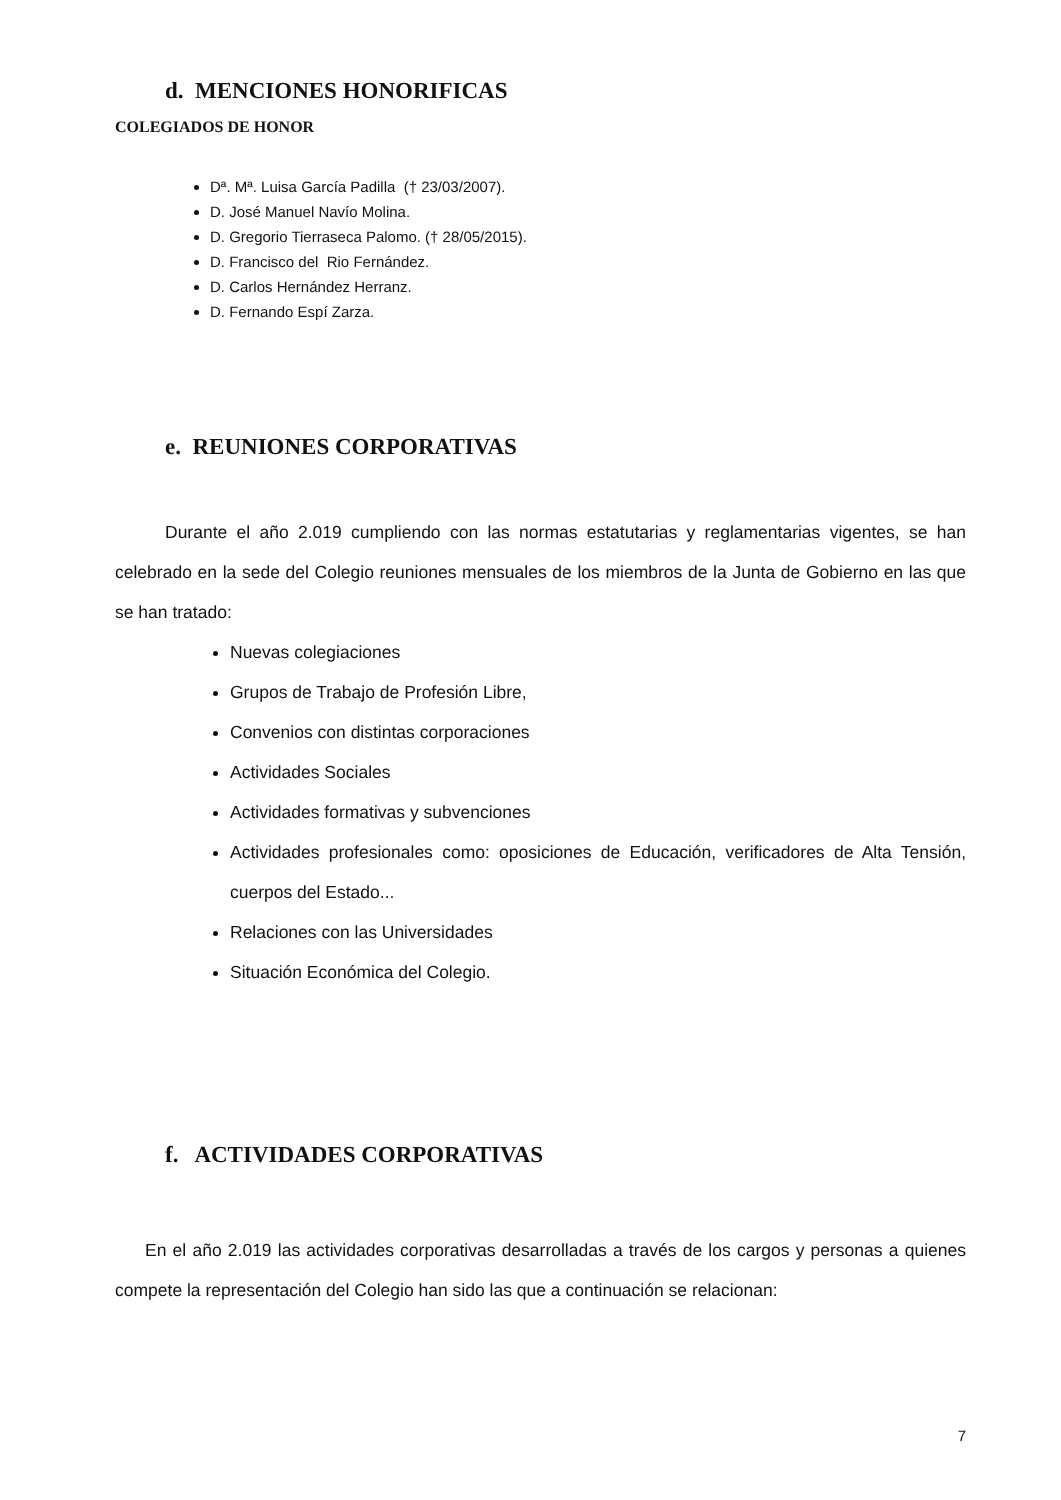d. MENCIONES HONORIFICAS
COLEGIADOS DE HONOR
Dª. Mª. Luisa García Padilla († 23/03/2007).
D. José Manuel Navío Molina.
D. Gregorio Tierraseca Palomo. († 28/05/2015).
D. Francisco del Rio Fernández.
D. Carlos Hernández Herranz.
D. Fernando Espí Zarza.
e. REUNIONES CORPORATIVAS
Durante el año 2.019 cumpliendo con las normas estatutarias y reglamentarias vigentes, se han celebrado en la sede del Colegio reuniones mensuales de los miembros de la Junta de Gobierno en las que se han tratado:
Nuevas colegiaciones
Grupos de Trabajo de Profesión Libre,
Convenios con distintas corporaciones
Actividades Sociales
Actividades formativas y subvenciones
Actividades profesionales como: oposiciones de Educación, verificadores de Alta Tensión, cuerpos del Estado...
Relaciones con las Universidades
Situación Económica del Colegio.
f. ACTIVIDADES CORPORATIVAS
En el año 2.019 las actividades corporativas desarrolladas a través de los cargos y personas a quienes compete la representación del Colegio han sido las que a continuación se relacionan:
7